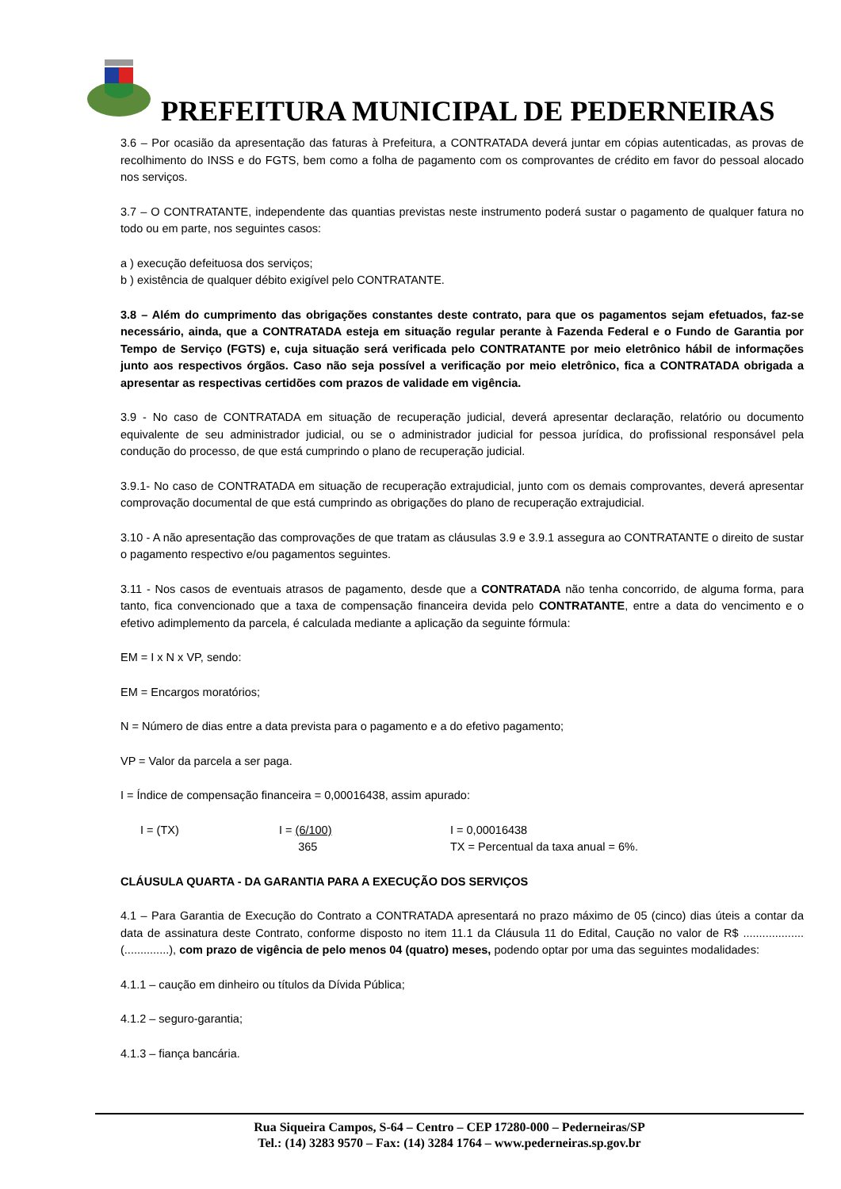PREFEITURA MUNICIPAL DE PEDERNEIRAS
3.6 – Por ocasião da apresentação das faturas à Prefeitura, a CONTRATADA deverá juntar em cópias autenticadas, as provas de recolhimento do INSS e do FGTS, bem como a folha de pagamento com os comprovantes de crédito em favor do pessoal alocado nos serviços.
3.7 – O CONTRATANTE, independente das quantias previstas neste instrumento poderá sustar o pagamento de qualquer fatura no todo ou em parte, nos seguintes casos:
a ) execução defeituosa dos serviços;
b ) existência de qualquer débito exigível pelo CONTRATANTE.
3.8 – Além do cumprimento das obrigações constantes deste contrato, para que os pagamentos sejam efetuados, faz-se necessário, ainda, que a CONTRATADA esteja em situação regular perante à Fazenda Federal e o Fundo de Garantia por Tempo de Serviço (FGTS) e, cuja situação será verificada pelo CONTRATANTE por meio eletrônico hábil de informações junto aos respectivos órgãos. Caso não seja possível a verificação por meio eletrônico, fica a CONTRATADA obrigada a apresentar as respectivas certidões com prazos de validade em vigência.
3.9 - No caso de CONTRATADA em situação de recuperação judicial, deverá apresentar declaração, relatório ou documento equivalente de seu administrador judicial, ou se o administrador judicial for pessoa jurídica, do profissional responsável pela condução do processo, de que está cumprindo o plano de recuperação judicial.
3.9.1- No caso de CONTRATADA em situação de recuperação extrajudicial, junto com os demais comprovantes, deverá apresentar comprovação documental de que está cumprindo as obrigações do plano de recuperação extrajudicial.
3.10 - A não apresentação das comprovações de que tratam as cláusulas 3.9 e 3.9.1 assegura ao CONTRATANTE o direito de sustar o pagamento respectivo e/ou pagamentos seguintes.
3.11 - Nos casos de eventuais atrasos de pagamento, desde que a CONTRATADA não tenha concorrido, de alguma forma, para tanto, fica convencionado que a taxa de compensação financeira devida pelo CONTRATANTE, entre a data do vencimento e o efetivo adimplemento da parcela, é calculada mediante a aplicação da seguinte fórmula:
EM = I x N x VP, sendo:
EM = Encargos moratórios;
N = Número de dias entre a data prevista para o pagamento e a do efetivo pagamento;
VP = Valor da parcela a ser paga.
I = Índice de compensação financeira = 0,00016438, assim apurado:
I = (TX) I = (6/100)
365
I = 0,00016438
TX = Percentual da taxa anual = 6%.
CLÁUSULA QUARTA - DA GARANTIA PARA A EXECUÇÃO DOS SERVIÇOS
4.1 – Para Garantia de Execução do Contrato a CONTRATADA apresentará no prazo máximo de 05 (cinco) dias úteis a contar da data de assinatura deste Contrato, conforme disposto no item 11.1 da Cláusula 11 do Edital, Caução no valor de R$ ...................(..............), com prazo de vigência de pelo menos 04 (quatro) meses, podendo optar por uma das seguintes modalidades:
4.1.1 – caução em dinheiro ou títulos da Dívida Pública;
4.1.2 – seguro-garantia;
4.1.3 – fiança bancária.
Rua Siqueira Campos, S-64 – Centro – CEP 17280-000 – Pederneiras/SP
Tel.: (14) 3283 9570 – Fax: (14) 3284 1764 – www.pederneiras.sp.gov.br